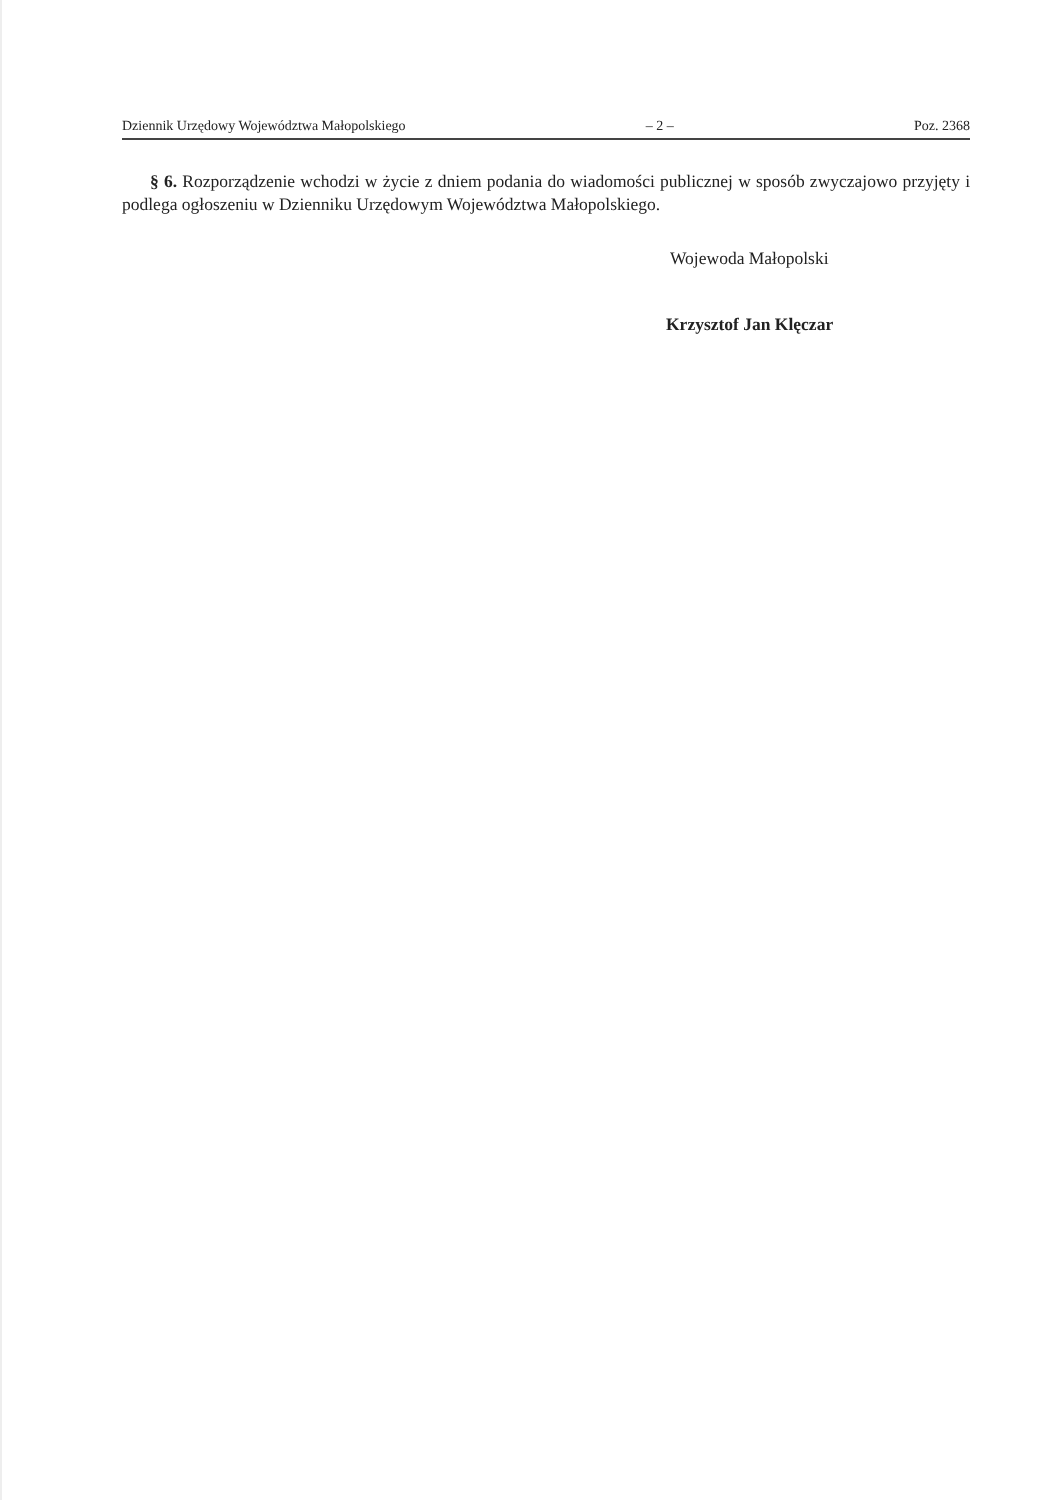Dziennik Urzędowy Województwa Małopolskiego – 2 – Poz. 2368
§ 6. Rozporządzenie wchodzi w życie z dniem podania do wiadomości publicznej w sposób zwyczajowo przyjęty i podlega ogłoszeniu w Dzienniku Urzędowym Województwa Małopolskiego.
Wojewoda Małopolski
Krzysztof Jan Klęczar